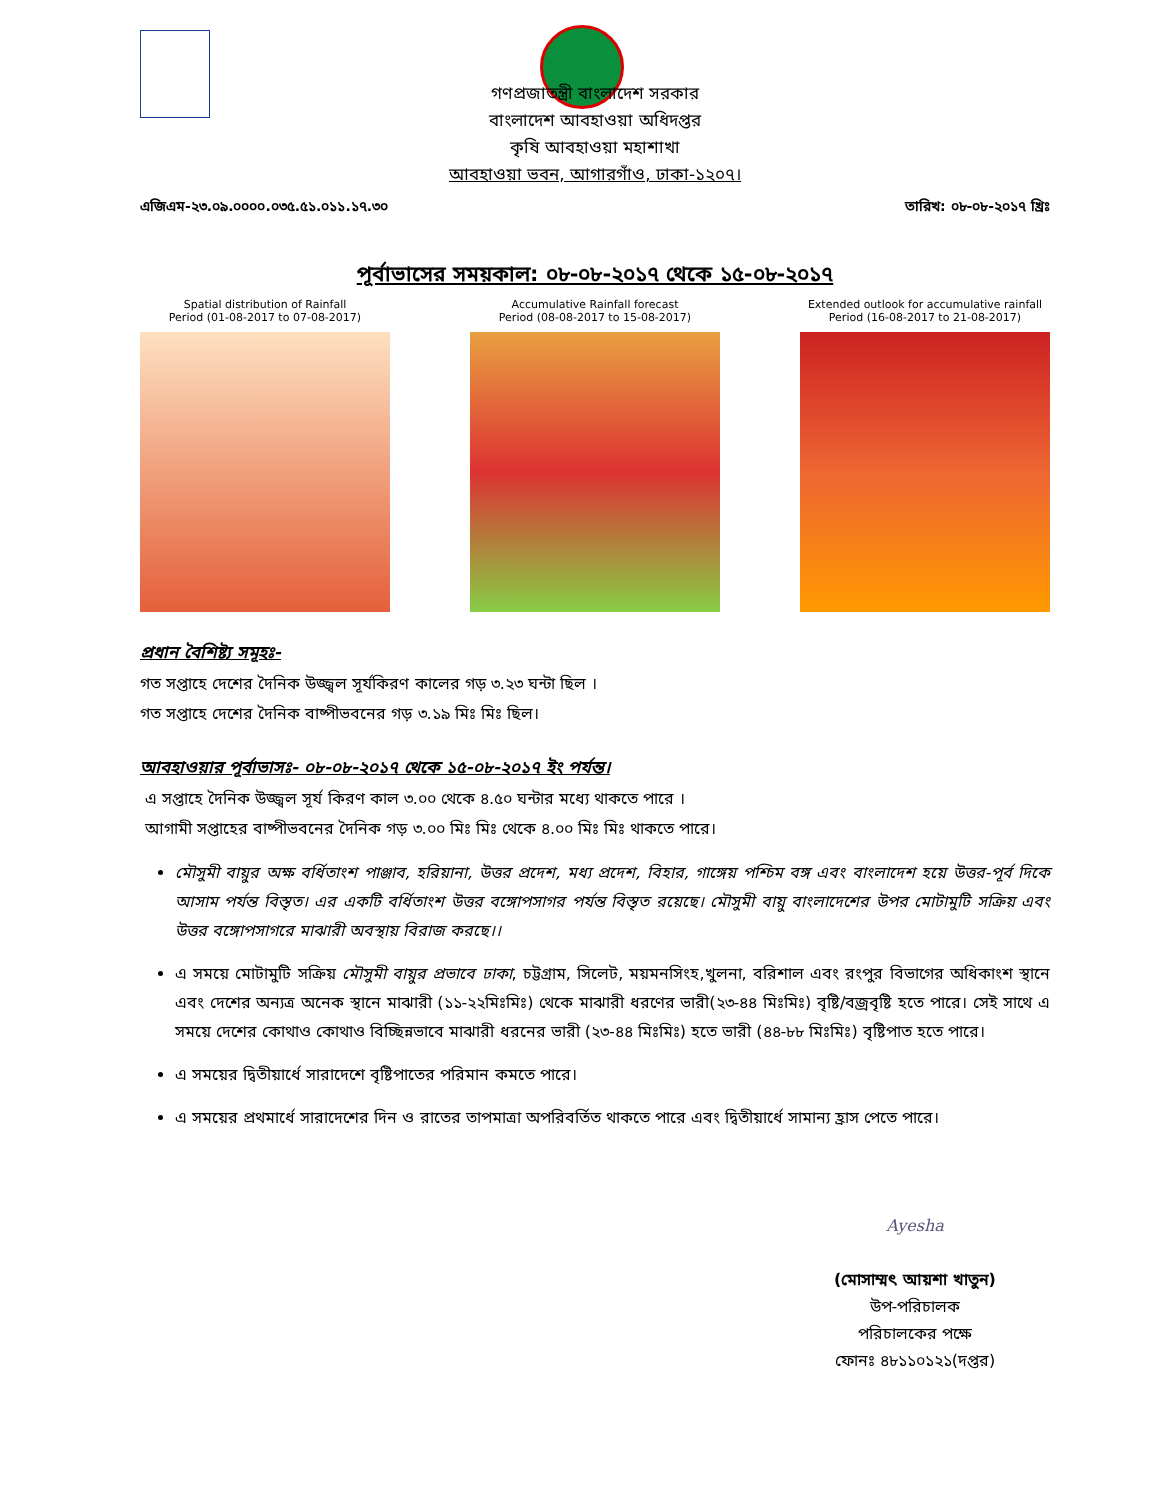গণপ্রজাতন্ত্রী বাংলাদেশ সরকার
বাংলাদেশ আবহাওয়া অধিদপ্তর
কৃষি আবহাওয়া মহাশাখা
আবহাওয়া ভবন, আগারগাঁও, ঢাকা-১২০৭।
এজিএম-২৩.০৯.০০০০.০৩৫.৫১.০১১.১৭.৩০ তারিখ: ০৮-০৮-২০১৭ খ্রিঃ
পূর্বাভাসের সময়কাল: ০৮-০৮-২০১৭ থেকে ১৫-০৮-২০১৭
Spatial distribution of Rainfall
Period (01-08-2017 to 07-08-2017)
Accumulative Rainfall forecast
Period (08-08-2017 to 15-08-2017)
Extended outlook for accumulative rainfall
Period (16-08-2017 to 21-08-2017)
প্রধান বৈশিষ্ট্য সমূহঃ-
গত সপ্তাহে দেশের দৈনিক উজ্জ্বল সূর্যকিরণ কালের গড় ৩.২৩ ঘন্টা ছিল ।
গত সপ্তাহে দেশের দৈনিক বাষ্পীভবনের গড় ৩.১৯ মিঃ মিঃ ছিল।
আবহাওয়ার পূর্বাভাসঃ- ০৮-০৮-২০১৭ থেকে ১৫-০৮-২০১৭ ইং পর্যন্ত।
এ সপ্তাহে দৈনিক উজ্জ্বল সূর্য কিরণ কাল ৩.০০ থেকে ৪.৫০ ঘন্টার মধ্যে থাকতে পারে ।
আগামী সপ্তাহের বাষ্পীভবনের দৈনিক গড় ৩.০০ মিঃ মিঃ থেকে ৪.০০ মিঃ মিঃ থাকতে পারে।
মৌসুমী বায়ুর অক্ষ বর্ধিতাংশ পাঞ্জাব, হরিয়ানা, উত্তর প্রদেশ, মধ্য প্রদেশ, বিহার, গাঙ্গেয় পশ্চিম বঙ্গ এবং বাংলাদেশ হয়ে উত্তর-পূর্ব দিকে আসাম পর্যন্ত বিস্তৃত। এর একটি বর্ধিতাংশ উত্তর বঙ্গোপসাগর পর্যন্ত বিস্তৃত রয়েছে। মৌসুমী বায়ু বাংলাদেশের উপর মোটামুটি সক্রিয় এবং উত্তর বঙ্গোপসাগরে মাঝারী অবস্থায় বিরাজ করছে।।
এ সময়ে মোটামুটি সক্রিয় মৌসুমী বায়ুর প্রভাবে ঢাকা, চট্টগ্রাম, সিলেট, ময়মনসিংহ,খুলনা, বরিশাল এবং রংপুর বিভাগের অধিকাংশ স্থানে এবং দেশের অন্যত্র অনেক স্থানে মাঝারী (১১-২২মিঃমিঃ) থেকে মাঝারী ধরণের ভারী(২৩-৪৪ মিঃমিঃ) বৃষ্টি/বজ্রবৃষ্টি হতে পারে। সেই সাথে এ সময়ে দেশের কোথাও কোথাও বিচ্ছিন্নভাবে মাঝারী ধরনের ভারী (২৩-৪৪ মিঃমিঃ) হতে ভারী (৪৪-৮৮ মিঃমিঃ) বৃষ্টিপাত হতে পারে।
এ সময়ের দ্বিতীয়ার্ধে সারাদেশে বৃষ্টিপাতের পরিমান কমতে পারে।
এ সময়ের প্রথমার্ধে সারাদেশের দিন ও রাতের তাপমাত্রা অপরিবর্তিত থাকতে পারে এবং দ্বিতীয়ার্ধে সামান্য হ্রাস পেতে পারে।
Ayesha
(মোসাম্মৎ আয়শা খাতুন)
উপ-পরিচালক
পরিচালকের পক্ষে
ফোনঃ ৪৮১১০১২১(দপ্তর)